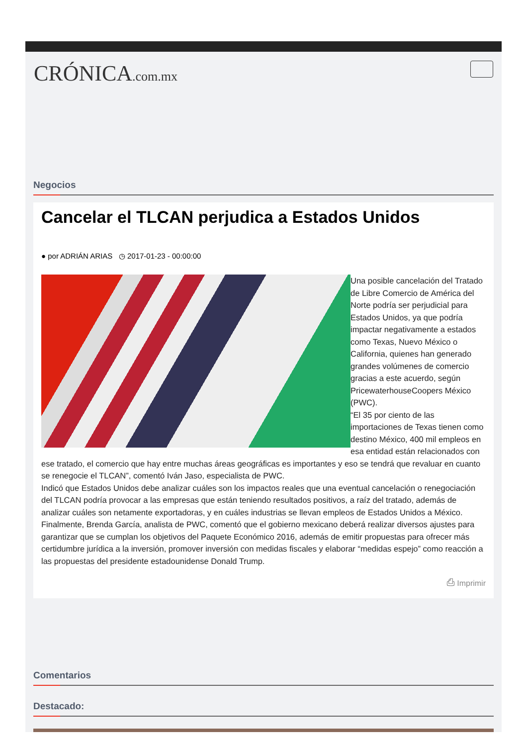CRÓNICA.com.mx
Negocios
Cancelar el TLCAN perjudica a Estados Unidos
● por ADRIÁN ARIAS ◷ 2017-01-23 - 00:00:00
Una posible cancelación del Tratado de Libre Comercio de América del Norte podría ser perjudicial para Estados Unidos, ya que podría impactar negativamente a estados como Texas, Nuevo México o California, quienes han generado grandes volúmenes de comercio gracias a este acuerdo, según PricewaterhouseCoopers México (PWC).
“El 35 por ciento de las importaciones de Texas tienen como destino México, 400 mil empleos en esa entidad están relacionados con ese tratado, el comercio que hay entre muchas áreas geográficas es importantes y eso se tendrá que revaluar en cuanto se renegocie el TLCAN”, comentó Iván Jaso, especialista de PWC.
Indicó que Estados Unidos debe analizar cuáles son los impactos reales que una eventual cancelación o renegociación del TLCAN podría provocar a las empresas que están teniendo resultados positivos, a raíz del tratado, además de analizar cuáles son netamente exportadoras, y en cuáles industrias se llevan empleos de Estados Unidos a México.
Finalmente, Brenda García, analista de PWC, comentó que el gobierno mexicano deberá realizar diversos ajustes para garantizar que se cumplan los objetivos del Paquete Económico 2016, además de emitir propuestas para ofrecer más certidumbre jurídica a la inversión, promover inversión con medidas fiscales y elaborar “medidas espejo” como reacción a las propuestas del presidente estadounidense Donald Trump.
⎙ Imprimir
Comentarios
Destacado: